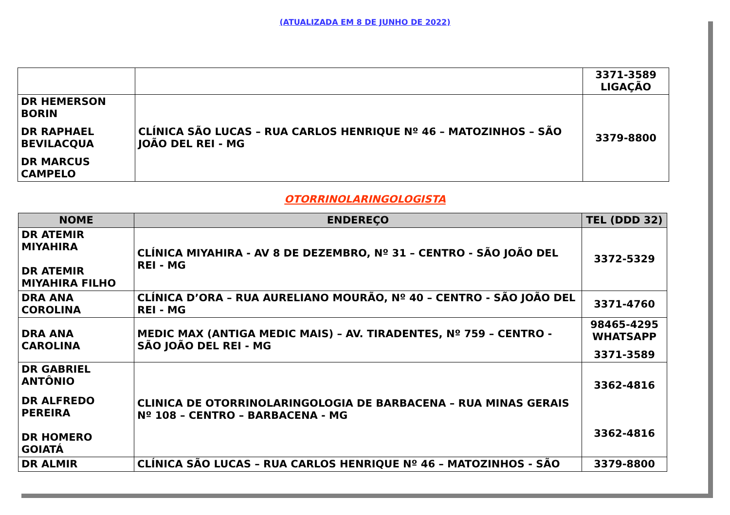(ATUALIZADA EM 8 DE JUNHO DE 2022)
| | | 3371-3589 LIGAÇÃO |
| DR HEMERSON BORIN DR RAPHAEL BEVILACQUA DR MARCUS CAMPELO | CLÍNICA SÃO LUCAS – RUA CARLOS HENRIQUE Nº 46 – MATOZINHOS – SÃO JOÃO DEL REI - MG | 3379-8800 |
OTORRINOLARINGOLOGISTA
| NOME | ENDEREÇO | TEL (DDD 32) |
| --- | --- | --- |
| DR ATEMIR MIYAHIRA DR ATEMIR MIYAHIRA FILHO | CLÍNICA MIYAHIRA - AV 8 DE DEZEMBRO, Nº 31 – CENTRO - SÃO JOÃO DEL REI - MG | 3372-5329 |
| DRA ANA COROLINA | CLÍNICA D’ORA – RUA AURELIANO MOURÃO, Nº 40 – CENTRO - SÃO JOÃO DEL REI - MG | 3371-4760 |
| DRA ANA CAROLINA | MEDIC MAX (ANTIGA MEDIC MAIS) – AV. TIRADENTES, Nº 759 – CENTRO - SÃO JOÃO DEL REI - MG | 98465-4295 WHATSAPP 3371-3589 |
| DR GABRIEL ANTÔNIO DR ALFREDO PEREIRA DR HOMERO GOIATÁ | CLINICA DE OTORRINOLARINGOLOGIA DE BARBACENA – RUA MINAS GERAIS Nº 108 – CENTRO – BARBACENA - MG | 3362-4816 3362-4816 |
| DR ALMIR | CLÍNICA SÃO LUCAS – RUA CARLOS HENRIQUE Nº 46 – MATOZINHOS - SÃO | 3379-8800 |